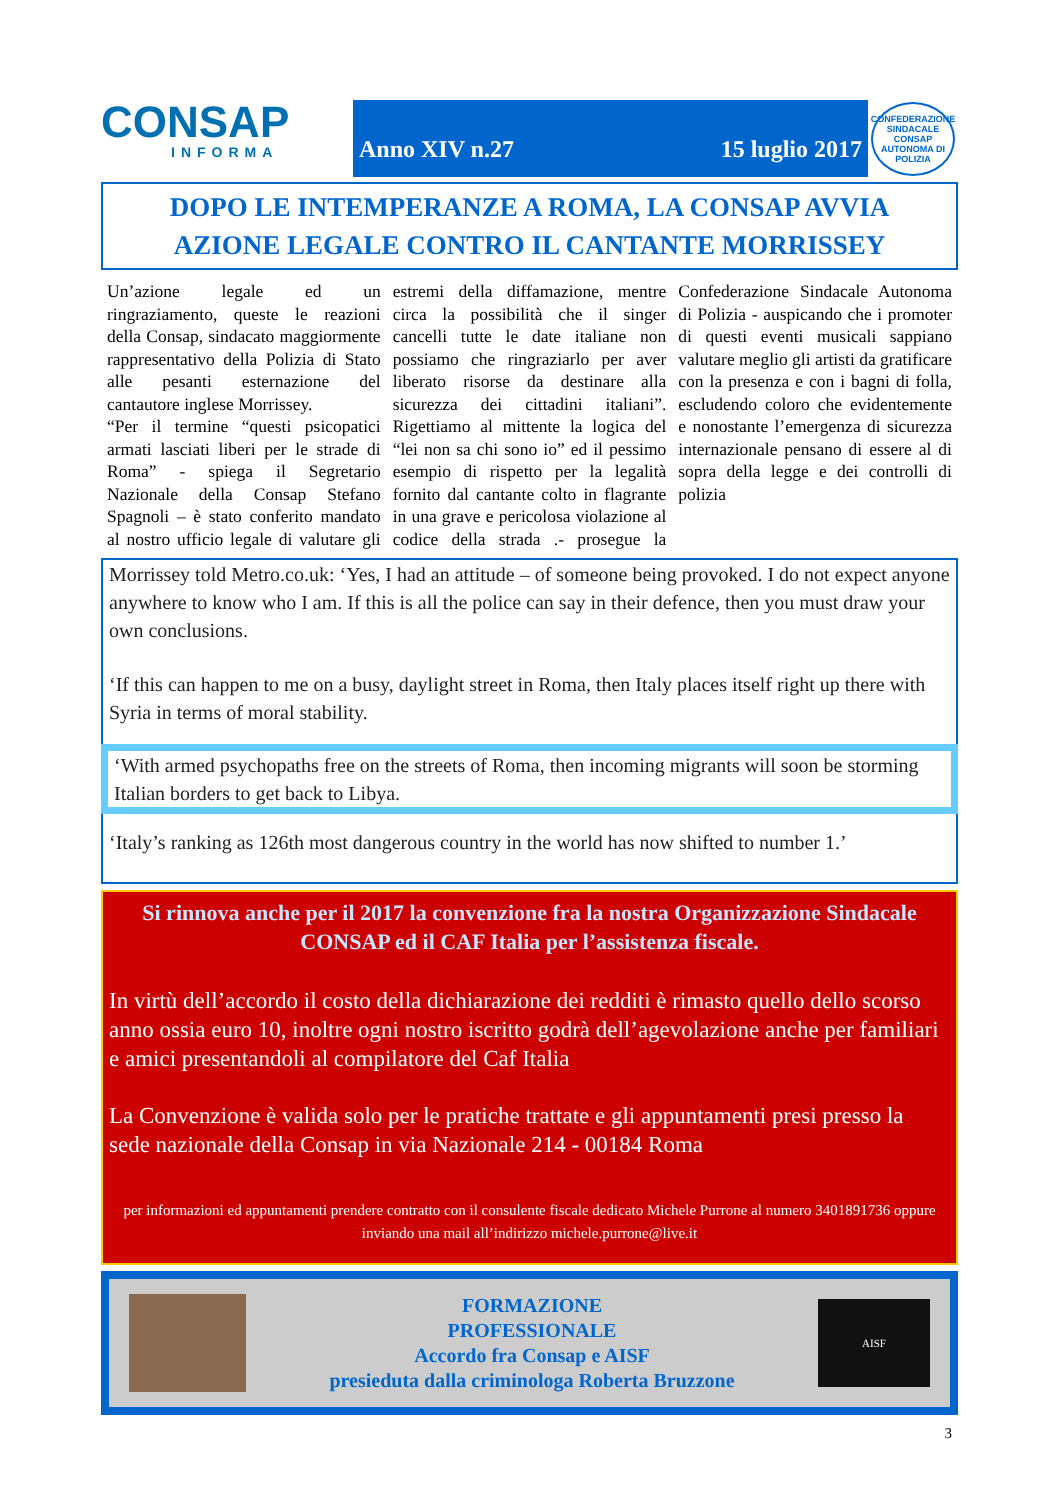CONSAP
INFORMA
Anno XIV n.27 15 luglio 2017
CONFEDERAZIONE SINDACALE CONSAP AUTONOMA DI POLIZIA
DOPO LE INTEMPERANZE A ROMA, LA CONSAP AVVIA
AZIONE LEGALE CONTRO IL CANTANTE MORRISSEY
Un’azione legale ed un ringraziamento, queste le reazioni della Consap, sindacato maggiormente rappresentativo della Polizia di Stato alle pesanti esternazione del cantautore inglese Morrissey.
“Per il termine “questi psicopatici armati lasciati liberi per le strade di Roma” - spiega il Segretario Nazionale della Consap Stefano Spagnoli – è stato conferito mandato al nostro ufficio legale di valutare gli estremi della diffamazione, mentre circa la possibilità che il singer cancelli tutte le date italiane non possiamo che ringraziarlo per aver liberato risorse da destinare alla sicurezza dei cittadini italiani”. Rigettiamo al mittente la logica del “lei non sa chi sono io” ed il pessimo esempio di rispetto per la legalità fornito dal cantante colto in flagrante in una grave e pericolosa violazione al codice della strada .- prosegue la Confederazione Sindacale Autonoma di Polizia - auspicando che i promoter di questi eventi musicali sappiano valutare meglio gli artisti da gratificare con la presenza e con i bagni di folla, escludendo coloro che evidentemente e nonostante l’emergenza di sicurezza internazionale pensano di essere al di sopra della legge e dei controlli di polizia
Morrissey told Metro.co.uk: ‘Yes, I had an attitude – of someone being provoked. I do not expect anyone anywhere to know who I am. If this is all the police can say in their defence, then you must draw your own conclusions.
‘If this can happen to me on a busy, daylight street in Roma, then Italy places itself right up there with Syria in terms of moral stability.
‘With armed psychopaths free on the streets of Roma, then incoming migrants will soon be storming Italian borders to get back to Libya.
‘Italy’s ranking as 126th most dangerous country in the world has now shifted to number 1.’
Si rinnova anche per il 2017 la convenzione fra la nostra Organizzazione Sindacale CONSAP ed il CAF Italia per l’assistenza fiscale.
In virtù dell’accordo il costo della dichiarazione dei redditi è rimasto quello dello scorso anno ossia euro 10, inoltre ogni nostro iscritto godrà dell’agevolazione anche per familiari e amici presentandoli al compilatore del Caf Italia
La Convenzione è valida solo per le pratiche trattate e gli appuntamenti presi presso la sede nazionale della Consap in via Nazionale 214 - 00184 Roma
per informazioni ed appuntamenti prendere contratto con il consulente fiscale dedicato Michele Purrone al numero 3401891736 oppure inviando una mail all’indirizzo michele.purrone@live.it
FORMAZIONE
PROFESSIONALE
Accordo fra Consap e AISF
presieduta dalla criminologa Roberta Bruzzone
AISF
3